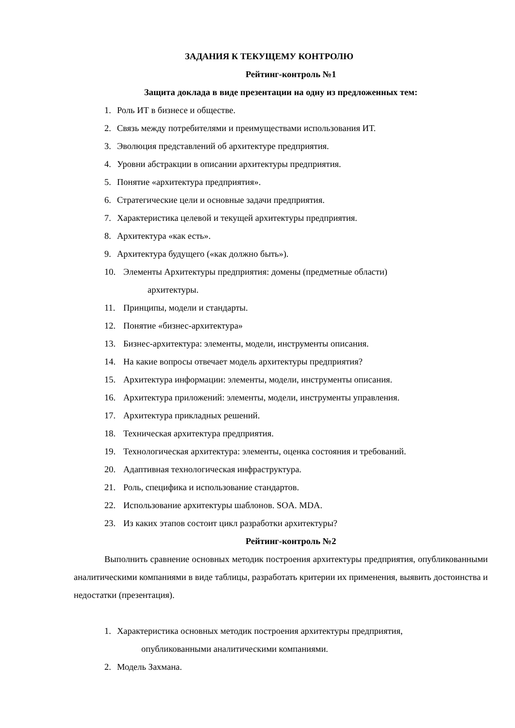ЗАДАНИЯ К ТЕКУЩЕМУ КОНТРОЛЮ
Рейтинг-контроль №1
Защита доклада в виде презентации на одну из предложенных тем:
1. Роль ИТ в бизнесе и обществе.
2. Связь между потребителями и преимуществами использования ИТ.
3. Эволюция представлений об архитектуре предприятия.
4. Уровни абстракции в описании архитектуры предприятия.
5. Понятие «архитектура предприятия».
6. Стратегические цели и основные задачи предприятия.
7. Характеристика целевой и текущей архитектуры предприятия.
8. Архитектура «как есть».
9. Архитектура будущего («как должно быть»).
10. Элементы Архитектуры предприятия: домены (предметные области)
архитектуры.
11. Принципы, модели и стандарты.
12. Понятие «бизнес-архитектура»
13. Бизнес-архитектура: элементы, модели, инструменты описания.
14. На какие вопросы отвечает модель архитектуры предприятия?
15. Архитектура информации: элементы, модели, инструменты описания.
16. Архитектура приложений: элементы, модели, инструменты управления.
17. Архитектура прикладных решений.
18. Техническая архитектура предприятия.
19. Технологическая архитектура: элементы, оценка состояния и требований.
20. Адаптивная технологическая инфраструктура.
21. Роль, специфика и использование стандартов.
22. Использование архитектуры шаблонов. SOA. MDA.
23. Из каких этапов состоит цикл разработки архитектуры?
Рейтинг-контроль №2
Выполнить сравнение основных методик построения архитектуры предприятия, опубликованными аналитическими компаниями в виде таблицы, разработать критерии их применения, выявить достоинства и недостатки (презентация).
1. Характеристика основных методик построения архитектуры предприятия,
опубликованными аналитическими компаниями.
2. Модель Захмана.